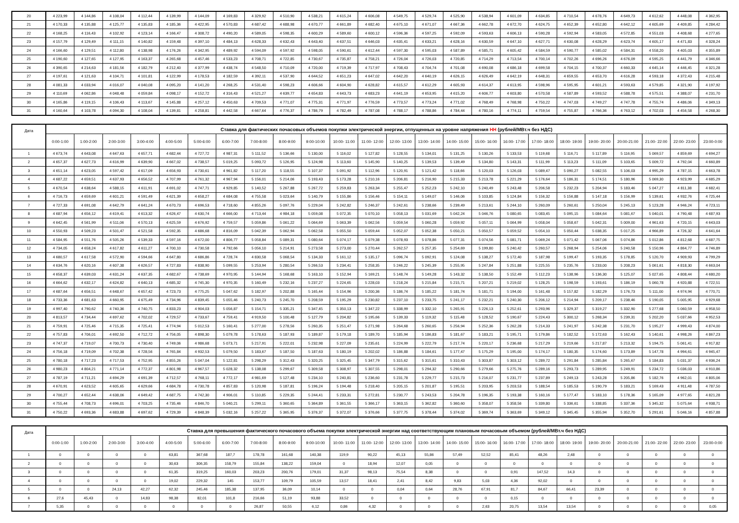| 20 | 4 223,99 | 4 144,86 | 4 108,04 | 4 112,44 | 4 139,99 | 4 144,09 | 4 169,83 | 4 329,92 | 4 510,90 | 4 538,21 | 4 615,24 | 4 606,08 | 4 549,75 | 4 529,74 | 4 525,90 | 4 538,94 | 4 601,09 | 4 634,85 | 4 710,54 | 4 678,76 | 4 649,73 | 4 612,62 | 4 448,08 | 4 362,95 |
| 21 | 4 170,33 | 4 135,88 | 4 125,77 | 4 135,83 | 4 185,36 | 4 422,95 | 4 570,83 | 4 687,42 | 4 688,98 | 4 670,77 | 4 661,89 | 4 682,40 | 4 675,10 | 4 671,07 | 4 667,36 | 4 662,78 | 4 672,70 | 4 624,75 | 4 652,39 | 4 652,80 | 4 642,12 | 4 605,69 | 4 409,85 | 4 284,42 |
| 22 | 4 168,25 | 4 116,43 | 4 102,92 | 4 123,14 | 4 166,47 | 4 308,72 | 4 490,20 | 4 589,05 | 4 598,35 | 4 600,29 | 4 589,60 | 4 600,12 | 4 596,36 | 4 597,25 | 4 592,09 | 4 593,63 | 4 606,13 | 4 590,28 | 4 592,94 | 4 583,05 | 4 572,85 | 4 551,03 | 4 408,68 | 4 277,65 |
| 23 | 4 157,79 | 4 129,49 | 4 111,15 | 4 140,82 | 4 159,48 | 4 397,10 | 4 484,13 | 4 628,33 | 4 632,43 | 4 643,40 | 4 637,51 | 4 646,03 | 4 635,41 | 4 633,21 | 4 628,16 | 4 630,59 | 4 647,10 | 4 627,71 | 4 630,08 | 4 628,29 | 4 623,74 | 4 605,17 | 4 471,83 | 4 328,24 |
| 24 | 4 166,60 | 4 129,51 | 4 112,80 | 4 138,98 | 4 176,26 | 4 342,95 | 4 489,92 | 4 594,09 | 4 597,92 | 4 598,05 | 4 590,61 | 4 612,44 | 4 597,30 | 4 595,03 | 4 587,89 | 4 585,71 | 4 605,42 | 4 584,59 | 4 590,77 | 4 585,02 | 4 584,31 | 4 558,20 | 4 405,03 | 4 355,89 |
| 25 | 4 190,60 | 4 127,65 | 4 127,95 | 4 163,37 | 4 265,68 | 4 457,46 | 4 533,23 | 4 708,71 | 4 722,85 | 4 730,67 | 4 735,87 | 4 758,21 | 4 726,04 | 4 726,03 | 4 720,85 | 4 714,29 | 4 713,54 | 4 700,14 | 4 702,26 | 4 696,26 | 4 676,09 | 4 595,25 | 4 441,79 | 4 346,66 |
| 26 | 4 390,65 | 4 214,63 | 4 181,56 | 4 182,79 | 4 212,40 | 4 377,99 | 4 438,74 | 4 548,50 | 4 710,09 | 4 720,00 | 4 719,39 | 4 717,97 | 4 708,43 | 4 704,74 | 4 701,08 | 4 690,08 | 4 686,18 | 4 699,58 | 4 704,15 | 4 700,37 | 4 660,33 | 4 645,14 | 4 446,45 | 4 321,28 |
| 27 | 4 197,61 | 4 121,63 | 4 104,71 | 4 101,81 | 4 122,99 | 4 178,53 | 4 182,59 | 4 392,11 | 4 537,90 | 4 644,52 | 4 651,23 | 4 647,02 | 4 642,20 | 4 640,19 | 4 626,15 | 4 626,49 | 4 642,19 | 4 648,31 | 4 659,55 | 4 653,70 | 4 616,28 | 4 593,18 | 4 372,43 | 4 215,48 |
| 28 | 4 081,33 | 4 033,94 | 4 016,07 | 4 040,08 | 4 095,20 | 4 141,20 | 4 268,25 | 4 531,40 | 4 598,23 | 4 606,66 | 4 604,90 | 4 628,82 | 4 615,57 | 4 612,29 | 4 605,93 | 4 614,37 | 4 613,95 | 4 598,96 | 4 595,95 | 4 601,21 | 4 593,63 | 4 579,85 | 4 321,90 | 4 197,92 |
| 29 | 4 110,69 | 4 062,86 | 4 048,48 | 4 059,84 | 4 098,17 | 4 152,72 | 4 316,43 | 4 521,27 | 4 639,77 | 4 654,83 | 4 643,73 | 4 683,23 | 4 641,19 | 4 653,95 | 4 615,20 | 4 606,77 | 4 603,80 | 4 570,58 | 4 587,89 | 4 593,52 | 4 588,78 | 4 575,51 | 4 388,07 | 4 231,70 |
| 30 | 4 165,86 | 4 119,15 | 4 106,43 | 4 113,67 | 4 145,88 | 4 257,12 | 4 450,63 | 4 709,53 | 4 771,07 | 4 775,31 | 4 771,97 | 4 776,59 | 4 773,57 | 4 773,24 | 4 771,02 | 4 768,49 | 4 768,98 | 4 750,22 | 4 747,03 | 4 749,27 | 4 747,78 | 4 755,74 | 4 486,06 | 4 349,13 |
| 31 | 4 160,64 | 4 103,78 | 4 094,30 | 4 108,04 | 4 139,81 | 4 258,81 | 4 442,58 | 4 667,64 | 4 776,37 | 4 786,79 | 4 782,49 | 4 787,08 | 4 788,17 | 4 788,86 | 4 784,44 | 4 780,16 | 4 774,11 | 4 759,54 | 4 755,87 | 4 766,36 | 4 763,12 | 4 702,03 | 4 456,58 | 4 268,30 |
| Дата | Ставка для фактических почасовых объемов покупки электрической энергии, отпущенных на уровне напряжения НН (рублей/МВт.ч без НДС) | | | | | | | | | | | | | | | | | | | | | | | |
| --- | --- | --- | --- | --- | --- | --- | --- | --- | --- | --- | --- | --- | --- | --- | --- | --- | --- | --- | --- | --- | --- | --- | --- | --- |
| | 0:00-1:00 | 1:00-2:00 | 2:00-3:00 | 3:00-4:00 | 4:00-5:00 | 5:00-6:00 | 6:00-7:00 | 7:00-8:00 | 8:00-9:00 | 9:00-10:00 | 10:00- 11:00 | 11:00- 12:00 | 12:00- 13:00 | 13:00- 14:00 | 14:00- 15:00 | 15:00- 16:00 | 16:00- 17:00 | 17:00- 18:00 | 18:00- 19:00 | 19:00- 20:00 | 20:00-21:00 | 21:00- 22:00 | 22:00- 23:00 | 23:00-0:00 |
| 1 | 4 673,74 | 4 643,08 | 4 647,63 | 4 657,71 | 4 682,44 | 4 727,72 | 4 987,31 | 5 111,52 | 5 136,66 | 5 130,00 | 5 116,02 | 5 127,82 | 5 128,55 | 5 134,01 | 5 131,25 | 5 130,26 | 5 133,53 | 5 119,68 | 5 116,71 | 5 117,89 | 5 116,95 | 5 069,57 | 4 859,69 | 4 694,27 |
| 2 | 4 657,37 | 4 627,73 | 4 616,99 | 4 639,90 | 4 667,02 | 4 738,57 | 5 019,25 | 5 093,72 | 5 126,95 | 5 124,98 | 5 113,60 | 5 145,90 | 5 140,25 | 5 139,53 | 5 139,49 | 5 134,80 | 5 143,31 | 5 111,99 | 5 113,23 | 5 111,09 | 5 103,65 | 5 009,72 | 4 792,04 | 4 660,89 |
| 3 | 4 651,14 | 4 623,05 | 4 597,42 | 4 617,09 | 4 656,93 | 4 730,61 | 4 961,82 | 5 117,20 | 5 118,55 | 5 107,37 | 5 091,92 | 5 112,96 | 5 120,91 | 5 121,42 | 5 118,66 | 5 120,03 | 5 126,03 | 5 089,47 | 5 090,27 | 5 082,55 | 5 106,03 | 4 995,29 | 4 787,15 | 4 663,78 |
| 4 | 4 687,22 | 4 659,51 | 4 637,93 | 4 656,52 | 4 707,99 | 4 761,32 | 4 967,94 | 5 156,01 | 5 214,06 | 5 193,43 | 5 173,28 | 5 210,16 | 5 206,81 | 5 216,90 | 5 215,33 | 5 213,78 | 5 221,29 | 5 176,64 | 5 186,31 | 5 174,51 | 5 180,96 | 5 069,30 | 4 923,99 | 4 685,29 |
| 5 | 4 670,54 | 4 638,64 | 4 588,15 | 4 611,91 | 4 691,02 | 4 747,71 | 4 929,85 | 5 140,52 | 5 267,88 | 5 267,72 | 5 259,83 | 5 263,34 | 5 255,47 | 5 252,23 | 5 242,10 | 5 240,49 | 5 243,48 | 5 206,58 | 5 232,23 | 5 204,94 | 5 183,46 | 5 047,27 | 4 811,38 | 4 682,41 |
| 6 | 4 716,73 | 4 659,69 | 4 601,21 | 4 591,49 | 4 621,39 | 4 658,27 | 4 684,08 | 4 755,58 | 5 023,64 | 5 140,79 | 5 155,86 | 5 156,46 | 5 154,11 | 5 149,07 | 5 146,06 | 5 103,85 | 5 124,84 | 5 156,32 | 5 156,88 | 5 147,18 | 5 156,99 | 5 139,61 | 4 932,76 | 4 725,44 |
| 7 | 4 727,33 | 4 691,08 | 4 642,79 | 4 641,24 | 4 670,73 | 4 696,53 | 4 718,60 | 4 855,26 | 5 097,76 | 5 229,04 | 5 242,82 | 5 246,37 | 5 242,61 | 5 238,66 | 5 239,49 | 5 213,61 | 5 244,10 | 5 260,09 | 5 260,61 | 5 250,04 | 5 245,13 | 5 123,28 | 4 946,24 | 4 723,11 |
| 8 | 4 687,94 | 4 656,12 | 4 619,41 | 4 613,32 | 4 626,47 | 4 630,74 | 4 666,00 | 4 713,44 | 4 984,18 | 5 059,08 | 5 072,35 | 5 070,10 | 5 058,13 | 5 031,69 | 5 042,24 | 5 046,76 | 5 080,65 | 5 083,45 | 5 095,15 | 5 084,64 | 5 081,67 | 5 040,01 | 4 790,48 | 4 687,93 |
| 9 | 4 642,45 | 4 561,99 | 4 511,06 | 4 570,13 | 4 625,59 | 4 676,92 | 4 759,57 | 5 059,86 | 5 061,22 | 5 064,69 | 5 063,39 | 5 062,56 | 5 059,54 | 5 060,28 | 5 059,92 | 5 057,11 | 5 064,99 | 5 058,04 | 5 058,67 | 5 042,31 | 5 009,00 | 4 961,63 | 4 720,15 | 4 643,03 |
| 10 | 4 550,93 | 4 509,23 | 4 501,47 | 4 521,58 | 4 592,35 | 4 686,68 | 4 816,09 | 5 042,39 | 5 062,94 | 5 062,58 | 5 055,50 | 5 059,44 | 5 052,07 | 5 052,38 | 5 050,21 | 5 050,57 | 5 059,52 | 5 054,10 | 5 050,44 | 5 038,35 | 5 017,25 | 4 966,89 | 4 726,32 | 4 641,64 |
| 11 | 4 584,95 | 4 551,76 | 4 505,26 | 4 539,33 | 4 597,16 | 4 672,00 | 4 806,77 | 5 058,84 | 5 089,31 | 5 080,64 | 5 074,17 | 5 079,38 | 5 078,93 | 5 078,86 | 5 077,31 | 5 074,56 | 5 081,71 | 5 069,24 | 5 071,42 | 5 067,06 | 5 074,86 | 5 012,86 | 4 812,68 | 4 687,75 |
| 12 | 4 734,05 | 4 658,24 | 4 617,82 | 4 611,27 | 4 700,10 | 4 730,58 | 4 792,66 | 5 056,10 | 5 214,91 | 5 273,58 | 5 273,00 | 5 270,44 | 5 262,57 | 5 257,35 | 5 254,69 | 5 199,80 | 5 240,42 | 5 260,57 | 5 268,94 | 5 254,06 | 5 240,58 | 5 150,96 | 4 864,77 | 4 746,89 |
| 13 | 4 680,57 | 4 617,58 | 4 572,90 | 4 594,66 | 4 647,80 | 4 686,86 | 4 728,74 | 4 830,58 | 5 068,54 | 5 134,33 | 5 161,12 | 5 135,17 | 5 096,74 | 5 092,91 | 5 124,08 | 5 138,27 | 5 172,40 | 5 187,98 | 5 199,47 | 5 193,35 | 5 178,85 | 5 120,70 | 4 909,93 | 4 799,29 |
| 14 | 4 634,76 | 4 620,16 | 4 607,38 | 4 626,57 | 4 727,83 | 4 838,90 | 5 099,55 | 5 253,94 | 5 280,54 | 5 266,53 | 5 234,41 | 5 258,35 | 5 246,22 | 5 245,39 | 5 255,95 | 5 247,84 | 5 251,88 | 5 225,55 | 5 235,76 | 5 233,00 | 5 208,23 | 5 061,61 | 4 818,30 | 4 663,04 |
| 15 | 4 658,37 | 4 639,03 | 4 631,24 | 4 637,35 | 4 682,67 | 4 738,69 | 4 970,95 | 5 144,94 | 5 168,68 | 5 163,10 | 5 152,94 | 5 169,21 | 5 148,74 | 5 149,28 | 5 143,32 | 5 138,50 | 5 152,49 | 5 112,23 | 5 138,96 | 5 136,30 | 5 125,07 | 5 027,65 | 4 808,44 | 4 680,20 |
| 16 | 4 664,62 | 4 632,17 | 4 624,82 | 4 640,13 | 4 685,32 | 4 745,30 | 4 970,35 | 5 160,49 | 5 232,16 | 5 237,27 | 5 224,65 | 5 228,03 | 5 218,24 | 5 215,84 | 5 215,71 | 5 207,21 | 5 219,02 | 5 128,25 | 5 198,59 | 5 193,61 | 5 186,19 | 5 060,78 | 4 920,88 | 4 722,51 |
| 17 | 4 687,64 | 4 656,51 | 4 648,67 | 4 657,42 | 4 723,73 | 4 775,25 | 5 047,62 | 5 182,97 | 5 202,88 | 5 165,44 | 5 154,96 | 5 200,36 | 5 186,74 | 5 185,22 | 5 181,74 | 5 181,71 | 5 194,00 | 5 161,48 | 5 157,82 | 5 182,29 | 5 176,73 | 5 111,00 | 4 974,94 | 4 770,71 |
| 18 | 4 733,36 | 4 681,63 | 4 660,95 | 4 675,49 | 4 734,96 | 4 839,45 | 5 055,46 | 5 240,73 | 5 245,70 | 5 208,59 | 5 195,29 | 5 230,82 | 5 237,10 | 5 233,75 | 5 241,17 | 5 232,21 | 5 240,30 | 5 206,12 | 5 214,94 | 5 209,17 | 5 238,46 | 5 190,05 | 5 005,95 | 4 929,68 |
| 19 | 4 997,40 | 4 790,62 | 4 740,36 | 4 740,75 | 4 833,23 | 4 904,03 | 5 056,87 | 5 154,71 | 5 335,21 | 5 347,45 | 5 350,13 | 5 347,22 | 5 338,99 | 5 332,10 | 5 265,91 | 5 226,13 | 5 252,61 | 5 293,96 | 5 329,37 | 5 319,27 | 5 332,90 | 5 277,68 | 5 060,59 | 4 958,50 |
| 20 | 4 813,57 | 4 734,44 | 4 697,62 | 4 702,02 | 4 729,57 | 4 733,67 | 4 759,41 | 4 919,50 | 5 100,48 | 5 127,79 | 5 204,82 | 5 195,66 | 5 139,33 | 5 119,32 | 5 115,48 | 5 128,52 | 5 190,67 | 5 224,43 | 5 300,12 | 5 268,34 | 5 239,31 | 5 202,20 | 5 037,66 | 4 952,53 |
| 21 | 4 759,91 | 4 725,46 | 4 715,35 | 4 725,41 | 4 774,94 | 5 012,53 | 5 160,41 | 5 277,00 | 5 278,56 | 5 260,35 | 5 251,47 | 5 271,98 | 5 264,68 | 5 260,65 | 5 256,94 | 5 252,36 | 5 262,28 | 5 214,33 | 5 241,97 | 5 242,38 | 5 231,70 | 5 195,27 | 4 999,43 | 4 874,00 |
| 22 | 4 757,83 | 4 706,01 | 4 692,50 | 4 712,72 | 4 756,05 | 4 898,30 | 5 079,78 | 5 178,63 | 5 187,93 | 5 189,87 | 5 179,18 | 5 189,70 | 5 185,94 | 5 186,83 | 5 181,67 | 5 183,21 | 5 195,71 | 5 179,86 | 5 182,52 | 5 172,63 | 5 162,43 | 5 140,61 | 4 998,26 | 4 867,23 |
| 23 | 4 747,37 | 4 719,07 | 4 700,73 | 4 730,40 | 4 749,06 | 4 986,68 | 5 073,71 | 5 217,91 | 5 222,01 | 5 232,98 | 5 227,09 | 5 235,61 | 5 224,99 | 5 222,79 | 5 217,74 | 5 220,17 | 5 236,68 | 5 217,29 | 5 219,66 | 5 217,87 | 5 213,32 | 5 194,75 | 5 061,41 | 4 917,82 |
| 24 | 4 756,18 | 4 719,09 | 4 702,38 | 4 728,56 | 4 765,84 | 4 932,53 | 5 079,50 | 5 183,67 | 5 187,50 | 5 187,63 | 5 180,19 | 5 202,02 | 5 186,88 | 5 184,61 | 5 177,47 | 5 175,29 | 5 195,00 | 5 174,17 | 5 180,35 | 5 174,60 | 5 173,89 | 5 147,78 | 4 994,61 | 4 945,47 |
| 25 | 4 780,18 | 4 717,23 | 4 717,53 | 4 752,95 | 4 855,26 | 5 047,04 | 5 122,81 | 5 298,29 | 5 312,43 | 5 320,25 | 5 325,45 | 5 347,79 | 5 315,62 | 5 315,61 | 5 310,43 | 5 303,87 | 5 303,12 | 5 289,72 | 5 291,84 | 5 285,84 | 5 265,67 | 5 184,83 | 5 031,37 | 4 936,24 |
| 26 | 4 980,23 | 4 804,21 | 4 771,14 | 4 772,37 | 4 801,98 | 4 967,57 | 5 028,32 | 5 138,08 | 5 299,67 | 5 309,58 | 5 308,97 | 5 307,55 | 5 298,01 | 5 294,32 | 5 290,66 | 5 279,66 | 5 275,76 | 5 289,16 | 5 293,73 | 5 289,95 | 5 249,91 | 5 234,72 | 5 036,03 | 4 910,86 |
| 27 | 4 787,19 | 4 711,21 | 4 694,29 | 4 691,39 | 4 712,57 | 4 768,11 | 4 772,17 | 4 981,69 | 5 127,48 | 5 234,10 | 5 240,81 | 5 236,60 | 5 231,78 | 5 229,77 | 5 215,73 | 5 216,07 | 5 231,77 | 5 237,89 | 5 249,13 | 5 243,28 | 5 205,86 | 5 182,76 | 4 962,01 | 4 805,06 |
| 28 | 4 670,91 | 4 623,52 | 4 605,65 | 4 629,66 | 4 684,78 | 4 730,78 | 4 857,83 | 5 120,98 | 5 187,81 | 5 196,24 | 5 194,48 | 5 218,40 | 5 205,15 | 5 201,87 | 5 195,51 | 5 203,95 | 5 203,53 | 5 188,54 | 5 185,53 | 5 190,79 | 5 183,21 | 5 169,43 | 4 911,48 | 4 787,50 |
| 29 | 4 700,27 | 4 652,44 | 4 638,06 | 4 649,42 | 4 687,75 | 4 742,30 | 4 906,01 | 5 110,85 | 5 229,35 | 5 244,41 | 5 233,31 | 5 272,81 | 5 230,77 | 5 243,53 | 5 204,78 | 5 196,35 | 5 193,38 | 5 160,16 | 5 177,47 | 5 183,10 | 5 178,36 | 5 165,09 | 4 977,65 | 4 821,28 |
| 30 | 4 755,44 | 4 708,73 | 4 696,01 | 4 703,25 | 4 735,46 | 4 846,70 | 5 040,21 | 5 299,11 | 5 360,65 | 5 364,89 | 5 361,55 | 5 366,17 | 5 363,15 | 5 362,82 | 5 360,60 | 5 358,07 | 5 358,56 | 5 339,80 | 5 336,61 | 5 338,85 | 5 337,36 | 5 345,32 | 5 075,64 | 4 938,71 |
| 31 | 4 750,22 | 4 693,36 | 4 683,88 | 4 697,62 | 4 729,39 | 4 848,39 | 5 032,16 | 5 257,22 | 5 365,95 | 5 376,37 | 5 372,07 | 5 376,66 | 5 377,75 | 5 378,44 | 5 374,02 | 5 369,74 | 5 363,69 | 5 349,12 | 5 345,45 | 5 355,94 | 5 352,70 | 5 291,61 | 5 046,16 | 4 857,88 |
| Дата | Ставка для превышения фактического почасового объема покупки электрической энергии над соответствующим плановым почасовым объемом (рублей/МВт.ч без НДС) | | | | | | | | | | | | | | | | | | | | | | | |
| --- | --- | --- | --- | --- | --- | --- | --- | --- | --- | --- | --- | --- | --- | --- | --- | --- | --- | --- | --- | --- | --- | --- | --- | --- |
| | 0:00-1:00 | 1:00-2:00 | 2:00-3:00 | 3:00-4:00 | 4:00-5:00 | 5:00-6:00 | 6:00-7:00 | 7:00-8:00 | 8:00-9:00 | 9:00-10:00 | 10:00- 11:00 | 11:00- 12:00 | 12:00- 13:00 | 13:00- 14:00 | 14:00- 15:00 | 15:00- 16:00 | 16:00- 17:00 | 17:00- 18:00 | 18:00- 19:00 | 19:00- 20:00 | 20:00-21:00 | 21:00- 22:00 | 22:00- 23:00 | 23:00-0:00 |
| 1 | 0 | 0 | 0 | 0 | 63,81 | 367,68 | 187,7 | 178,78 | 161,68 | 140,38 | 119,9 | 90,22 | 45,13 | 55,86 | 57,49 | 52,52 | 85,41 | 48,26 | 2,48 | 0 | 0 | 0 | 0 | 0 |
| 2 | 0 | 0 | 0 | 0 | 30,63 | 306,35 | 158,79 | 155,84 | 138,22 | 159,04 | 0 | 18,94 | 12,07 | 0,05 | 0 | 0 | 0 | 0 | 0 | 0 | 0 | 0 | 0 | 0 |
| 3 | 0 | 0 | 0 | 0 | 61,35 | 319,25 | 160,03 | 203,23 | 200,76 | 179,01 | 31,37 | 98,13 | 75,54 | 8,38 | 0 | 0 | 0,91 | 147,52 | 14,3 | 0 | 0 | 0 | 0 | 0 |
| 4 | 0 | 0 | 0 | 0 | 19,02 | 229,32 | 145 | 153,77 | 109,79 | 105,59 | 13,57 | 18,41 | 2,41 | 8,42 | 9,83 | 5,03 | 4,36 | 92,02 | 0 | 0 | 0 | 0 | 0 | 0 |
| 5 | 0 | 0 | 24,13 | 42,27 | 62,32 | 245,46 | 185,38 | 137,95 | 36,09 | 10,14 | 0 | 0 | 0,04 | 0,64 | 28,76 | 67,91 | 81,7 | 84,67 | 66,41 | 23,39 | 0 | 0 | 0 | 0 |
| 6 | 27,6 | 45,43 | 0 | 14,83 | 98,38 | 82,01 | 101,8 | 216,66 | 51,19 | 93,88 | 33,52 | 0 | 0 | 0 | 0 | 0 | 0,15 | 0 | 0 | 0 | 0 | 0 | 0 | 0 |
| 7 | 5,35 | 0 | 0 | 0 | 0 | 0 | 0 | 26,87 | 50,55 | 6,12 | 0,86 | 4,32 | 0 | 0 | 0 | 2,63 | 20,75 | 13,54 | 13,54 | 0 | 0 | 0 | 0 | 0,05 |